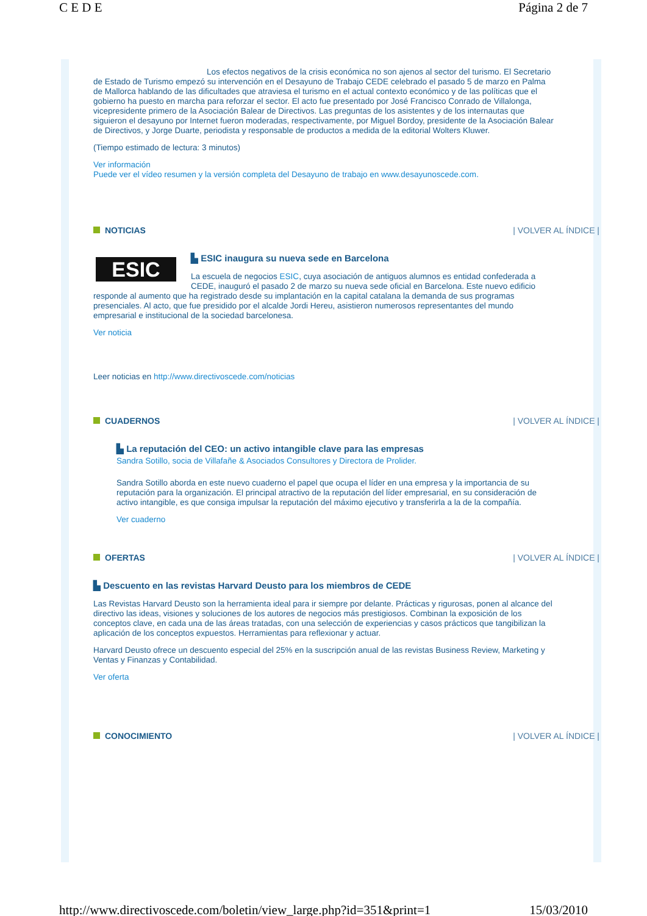C E D E Página 2 de 7
Los efectos negativos de la crisis económica no son ajenos al sector del turismo. El Secretario de Estado de Turismo empezó su intervención en el Desayuno de Trabajo CEDE celebrado el pasado 5 de marzo en Palma de Mallorca hablando de las dificultades que atraviesa el turismo en el actual contexto económico y de las políticas que el gobierno ha puesto en marcha para reforzar el sector. El acto fue presentado por José Francisco Conrado de Villalonga, vicepresidente primero de la Asociación Balear de Directivos. Las preguntas de los asistentes y de los internautas que siguieron el desayuno por Internet fueron moderadas, respectivamente, por Miguel Bordoy, presidente de la Asociación Balear de Directivos, y Jorge Duarte, periodista y responsable de productos a medida de la editorial Wolters Kluwer.
(Tiempo estimado de lectura: 3 minutos)
Ver información
Puede ver el vídeo resumen y la versión completa del Desayuno de trabajo en www.desayunoscede.com.
NOTICIAS | VOLVER AL ÍNDICE |
ESIC
▙ ESIC inaugura su nueva sede en Barcelona
La escuela de negocios ESIC, cuya asociación de antiguos alumnos es entidad confederada a CEDE, inauguró el pasado 2 de marzo su nueva sede oficial en Barcelona. Este nuevo edificio responde al aumento que ha registrado desde su implantación en la capital catalana la demanda de sus programas presenciales. Al acto, que fue presidido por el alcalde Jordi Hereu, asistieron numerosos representantes del mundo empresarial e institucional de la sociedad barcelonesa.
Ver noticia
Leer noticias en http://www.directivoscede.com/noticias
CUADERNOS | VOLVER AL ÍNDICE |
▙ La reputación del CEO: un activo intangible clave para las empresas
Sandra Sotillo, socia de Villafañe & Asociados Consultores y Directora de Prolider.
Sandra Sotillo aborda en este nuevo cuaderno el papel que ocupa el líder en una empresa y la importancia de su reputación para la organización. El principal atractivo de la reputación del líder empresarial, en su consideración de activo intangible, es que consiga impulsar la reputación del máximo ejecutivo y transferirla a la de la compañía.
Ver cuaderno
OFERTAS | VOLVER AL ÍNDICE |
▙ Descuento en las revistas Harvard Deusto para los miembros de CEDE
Las Revistas Harvard Deusto son la herramienta ideal para ir siempre por delante. Prácticas y rigurosas, ponen al alcance del directivo las ideas, visiones y soluciones de los autores de negocios más prestigiosos. Combinan la exposición de los conceptos clave, en cada una de las áreas tratadas, con una selección de experiencias y casos prácticos que tangibilizan la aplicación de los conceptos expuestos. Herramientas para reflexionar y actuar.
Harvard Deusto ofrece un descuento especial del 25% en la suscripción anual de las revistas Business Review, Marketing y Ventas y Finanzas y Contabilidad.
Ver oferta
CONOCIMIENTO | VOLVER AL ÍNDICE |
http://www.directivoscede.com/boletin/view_large.php?id=351&print=1 15/03/2010